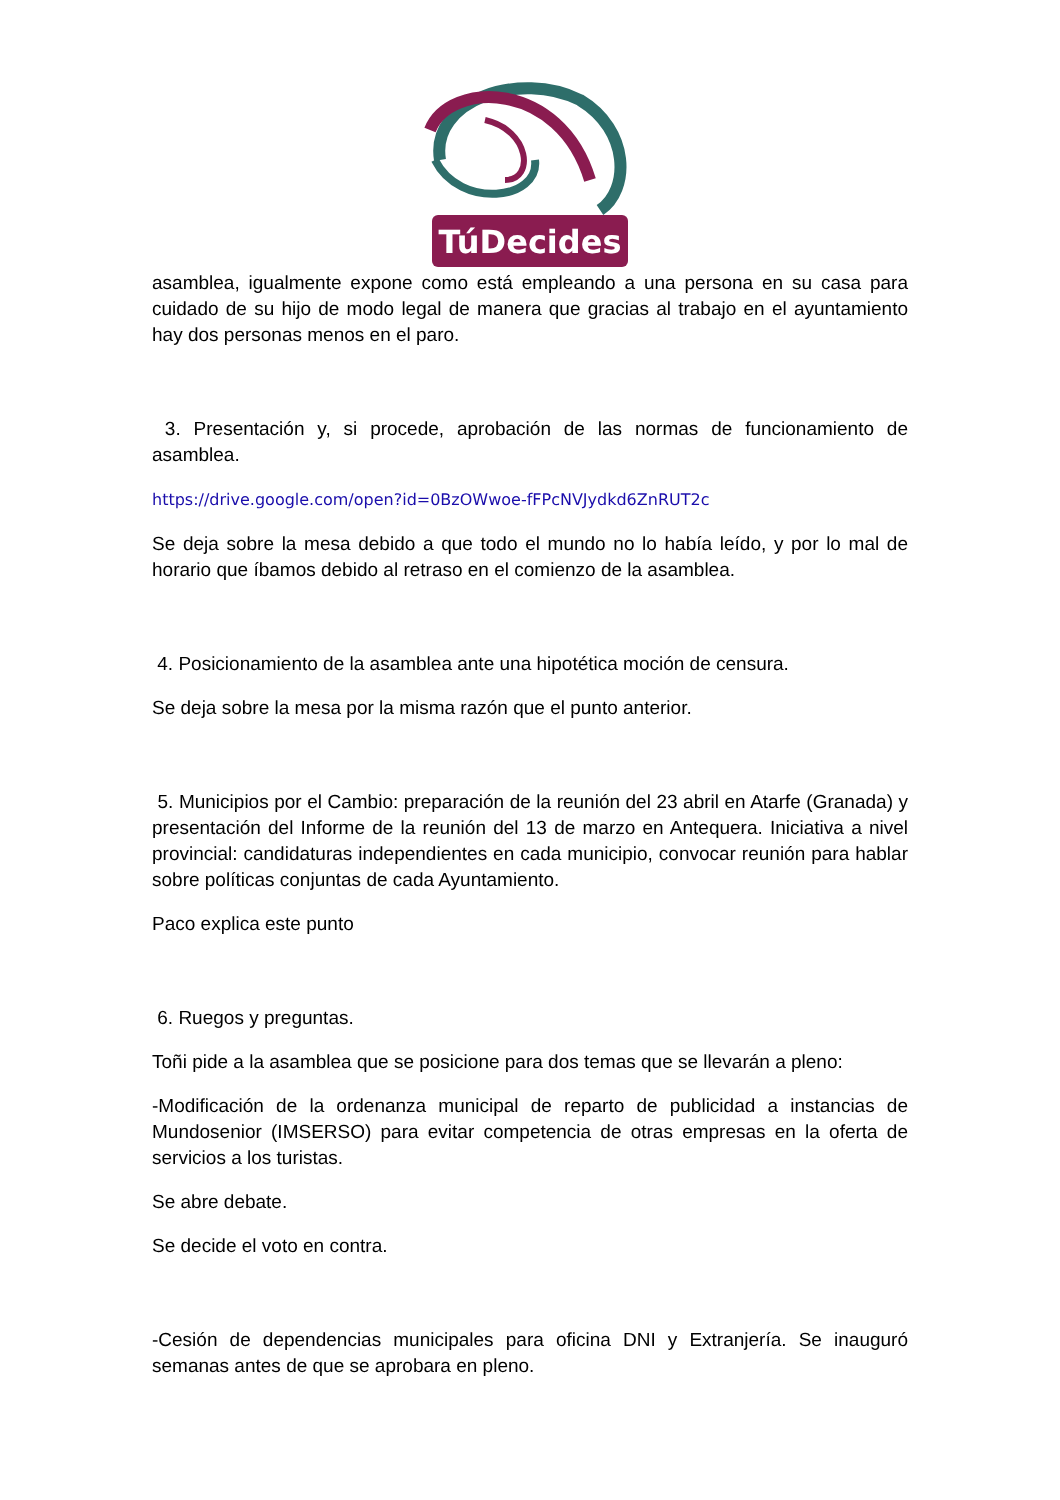TúDecides
asamblea, igualmente expone como está empleando a una persona en su casa para cuidado de su hijo de modo legal de manera que gracias al trabajo en el ayuntamiento hay dos personas menos en el paro.
3. Presentación y, si procede, aprobación de las normas de funcionamiento de asamblea.
https://drive.google.com/open?id=0BzOWwoe-fFPcNVJydkd6ZnRUT2c
Se deja sobre la mesa debido a que todo el mundo no lo había leído, y por lo mal de horario que íbamos debido al retraso en el comienzo de la asamblea.
4. Posicionamiento de la asamblea ante una hipotética moción de censura.
Se deja sobre la mesa por la misma razón que el punto anterior.
5. Municipios por el Cambio: preparación de la reunión del 23 abril en Atarfe (Granada) y presentación del Informe de la reunión del 13 de marzo en Antequera. Iniciativa a nivel provincial: candidaturas independientes en cada municipio, convocar reunión para hablar sobre políticas conjuntas de cada Ayuntamiento.
Paco explica este punto
6. Ruegos y preguntas.
Toñi pide a la asamblea que se posicione para dos temas que se llevarán a pleno:
-Modificación de la ordenanza municipal de reparto de publicidad a instancias de Mundosenior (IMSERSO) para evitar competencia de otras empresas en la oferta de servicios a los turistas.
Se abre debate.
Se decide el voto en contra.
-Cesión de dependencias municipales para oficina DNI y Extranjería. Se inauguró semanas antes de que se aprobara en pleno.